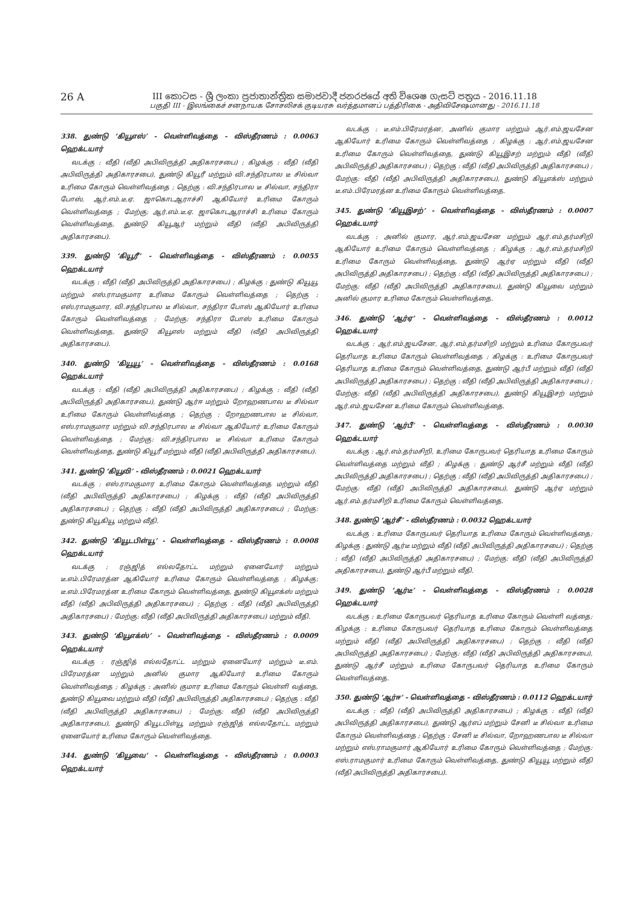26 A
III කොටස - ශ්‍රී ලංකා ප්‍රජාතාන්ත්‍රික සමාජවාදී ජනරජයේ අති විශෙෂ ගැසට් පත්‍රය - 2016.11.18
பகுதி III - இலங்கைச் சனநாயக சோசலிசக் குடியரசு வர்த்தமானப் பத்திரிகை - அதிவிசேஷமானது - 2016.11.18
338. துண்டு ‘கியூஎஸ்’ - வெள்ளிவத்தை - விஸ்தீரணம் : 0.0063 ஹெக்டயார்
வடக்கு : வீதி (வீதி அபிவிருத்தி அதிகாரசபை) ; கிழக்கு : வீதி (வீதி அபிவிருத்தி அதிகாரசபை), துண்டு கியூரீ மற்றும் வி.சந்திரபால டீ சில்வா உரிமை கோரும் வெள்ளிவத்தை ; தெற்கு : வி.சந்திரபால டீ சில்வா, சந்திரா போஸ், ஆர்.எம்.டீ.ஏ. ஜாகொடஆராச்சி ஆகியோர் உரிமை கோரும் வெள்ளிவத்தை ; மேற்கு: ஆர்.எம்.டீ.ஏ. ஜாகொடஆராச்சி உரிமை கோரும் வெள்ளிவத்தை, துண்டு கியூஆர் மற்றும் வீதி (வீதி அபிவிருத்தி அதிகாரசபை).
339. துண்டு ‘கியூரீ’ - வெள்ளிவத்தை - விஸ்தீரணம் : 0.0055 ஹெக்டயார்
வடக்கு : வீதி (வீதி அபிவிருத்தி அதிகாரசபை) ; கிழக்கு : துண்டு கியூயூ மற்றும் எஸ்.ராமகுமார உரிமை கோரும் வெள்ளிவத்தை ; தெற்கு : எஸ்.ராமகுமார, வி.சந்திரபால டீ சில்வா, சந்திரா போஸ் ஆகியோர் உரிமை கோரும் வெள்ளிவத்தை ; மேற்கு: சந்திரா போஸ் உரிமை கோரும் வெள்ளிவத்தை, துண்டு கியூஎஸ் மற்றும் வீதி (வீதி அபிவிருத்தி அதிகாரசபை).
340. துண்டு ‘கியூயூ’ - வெள்ளிவத்தை - விஸ்தீரணம் : 0.0168 ஹெக்டயார்
வடக்கு : வீதி (வீதி அபிவிருத்தி அதிகாரசபை) ; கிழக்கு : வீதி (வீதி அபிவிருத்தி அதிகாரசபை), துண்டு ஆர்ஈ மற்றும் றோஹணபால டீ சில்வா உரிமை கோரும் வெள்ளிவத்தை ; தெற்கு : றோஹணபால டீ சில்வா, எஸ்.ராமகுமார மற்றும் வி.சந்திரபால டீ சில்வா ஆகியோர் உரிமை கோரும் வெள்ளிவத்தை ; மேற்கு: வி.சந்திரபால டீ சில்வா உரிமை கோரும் வெள்ளிவத்தை, துண்டு கியூரீ மற்றும் வீதி (வீதி அபிவிருத்தி அதிகாரசபை).
341. துண்டு ‘கியூவி’ - விஸ்தீரணம் : 0.0021 ஹெக்டயார்
வடக்கு : எஸ்.ராமகுமார உரிமை கோரும் வெள்ளிவத்தை மற்றும் வீதி (வீதி அபிவிருத்தி அதிகாரசபை) ; கிழக்கு : வீதி (வீதி அபிவிருத்தி அதிகாரசபை) ; தெற்கு : வீதி (வீதி அபிவிருத்தி அதிகாரசபை) ; மேற்கு: துண்டு கியூகியூ மற்றும் வீதி.
342. துண்டு ‘கியூடபிள்யூ’ - வெள்ளிவத்தை - விஸ்தீரணம் : 0.0008 ஹெக்டயார்
வடக்கு : ரஞ்ஜித் எல்லதோட்ட மற்றும் ஏனையோர் மற்றும் டீ.எம்.பிரேமரத்ன ஆகியோர் உரிமை கோரும் வெள்ளிவத்தை ; கிழக்கு: டீ.எம்.பிரேமரத்ன உரிமை கோரும் வெள்ளிவத்தை, துண்டு கியூஎக்ஸ் மற்றும் வீதி (வீதி அபிவிருத்தி அதிகாரசபை) ; தெற்கு : வீதி (வீதி அபிவிருத்தி அதிகாரசபை) ; மேற்கு: வீதி (வீதி அபிவிருத்தி அதிகாரசபை) மற்றும் வீதி.
343. துண்டு ‘கியூஎக்ஸ்’ - வெள்ளிவத்தை - விஸ்தீரணம் : 0.0009 ஹெக்டயார்
வடக்கு : ரஞ்ஜித் எல்லதோட்ட மற்றும் ஏனையோர் மற்றும் டீ.எம். பிரேமரத்ன மற்றும் அனில் குமார ஆகியோர் உரிமை கோரும் வெள்ளிவத்தை ; கிழக்கு : அனில் குமார உரிமை கோரும் வெள்ளி வத்தை, துண்டு கியூவை மற்றும் வீதி (வீதி அபிவிருத்தி அதிகாரசபை) ; தெற்கு : வீதி (வீதி அபிவிருத்தி அதிகாரசபை) ; மேற்கு: வீதி (வீதி அபிவிருத்தி அதிகாரசபை), துண்டு கியூடபிள்யூ மற்றும் ரஞ்ஜித் எல்லதோட்ட மற்றும் ஏனையோர் உரிமை கோரும் வெள்ளிவத்தை.
344. துண்டு ‘கியூவை’ - வெள்ளிவத்தை - விஸ்தீரணம் : 0.0003 ஹெக்டயார்
வடக்கு : டீ.எம்.பிரேமரத்ன, அனில் குமார மற்றும் ஆர்.எம்.ஜயசேன ஆகியோர் உரிமை கோரும் வெள்ளிவத்தை ; கிழக்கு : ஆர்.எம்.ஜயசேன உரிமை கோரும் வெள்ளிவத்தை, துண்டு கியூஇசற் மற்றும் வீதி (வீதி அபிவிருத்தி அதிகாரசபை) ; தெற்கு : வீதி (வீதி அபிவிருத்தி அதிகாரசபை) ; மேற்கு: வீதி (வீதி அபிவிருத்தி அதிகாரசபை), துண்டு கியூஎக்ஸ் மற்றும் டீ.எம்.பிரேமரத்ன உரிமை கோரும் வெள்ளிவத்தை.
345. துண்டு ‘கியூஇசற்’ - வெள்ளிவத்தை - விஸ்தீரணம் : 0.0007 ஹெக்டயார்
வடக்கு : அனில் குமார, ஆர்.எம்.ஜயசேன மற்றும் ஆர்.எம்.தர்மசிறி ஆகியோர் உரிமை கோரும் வெள்ளிவத்தை ; கிழக்கு : ஆர்.எம்.தர்மசிறி உரிமை கோரும் வெள்ளிவத்தை, துண்டு ஆர்ஏ மற்றும் வீதி (வீதி அபிவிருத்தி அதிகாரசபை) ; தெற்கு : வீதி (வீதி அபிவிருத்தி அதிகாரசபை) ; மேற்கு: வீதி (வீதி அபிவிருத்தி அதிகாரசபை), துண்டு கியூவை மற்றும் அனில் குமார உரிமை கோரும் வெள்ளிவத்தை.
346. துண்டு ‘ஆர்ஏ’ - வெள்ளிவத்தை - விஸ்தீரணம் : 0.0012 ஹெக்டயார்
வடக்கு : ஆர்.எம்.ஜயசேன, ஆர்.எம்.தர்மசிறி மற்றும் உரிமை கோருபவர் தெரியாத உரிமை கோரும் வெள்ளிவத்தை ; கிழக்கு : உரிமை கோருபவர் தெரியாத உரிமை கோரும் வெள்ளிவத்தை, துண்டு ஆர்பீ மற்றும் வீதி (வீதி அபிவிருத்தி அதிகாரசபை) ; தெற்கு : வீதி (வீதி அபிவிருத்தி அதிகாரசபை) ; மேற்கு: வீதி (வீதி அபிவிருத்தி அதிகாரசபை), துண்டு கியூஇசற் மற்றும் ஆர்.எம்.ஜயசேன உரிமை கோரும் வெள்ளிவத்தை.
347. துண்டு ‘ஆர்பீ’ - வெள்ளிவத்தை - விஸ்தீரணம் : 0.0030 ஹெக்டயார்
வடக்கு : ஆர்.எம்.தர்மசிறி, உரிமை கோருபவர் தெரியாத உரிமை கோரும் வெள்ளிவத்தை மற்றும் வீதி ; கிழக்கு : துண்டு ஆர்சீ மற்றும் வீதி (வீதி அபிவிருத்தி அதிகாரசபை) ; தெற்கு : வீதி (வீதி அபிவிருத்தி அதிகாரசபை) ; மேற்கு: வீதி (வீதி அபிவிருத்தி அதிகாரசபை), துண்டு ஆர்ஏ மற்றும் ஆர்.எம்.தர்மசிறி உரிமை கோரும் வெள்ளிவத்தை.
348. துண்டு ‘ஆர்சீ’ - விஸ்தீரணம் : 0.0032 ஹெக்டயார்
வடக்கு : உரிமை கோருபவர் தெரியாத உரிமை கோரும் வெள்ளிவத்தை; கிழக்கு : துண்டு ஆர்டீ மற்றும் வீதி (வீதி அபிவிருத்தி அதிகாரசபை) ; தெற்கு : வீதி (வீதி அபிவிருத்தி அதிகாரசபை) ; மேற்கு: வீதி (வீதி அபிவிருத்தி அதிகாரசபை), துண்டு ஆர்பீ மற்றும் வீதி.
349. துண்டு ‘ஆர்டீ’ - வெள்ளிவத்தை - விஸ்தீரணம் : 0.0028 ஹெக்டயார்
வடக்கு : உரிமை கோருபவர் தெரியாத உரிமை கோரும் வெள்ளி வத்தை; கிழக்கு : உரிமை கோருபவர் தெரியாத உரிமை கோரும் வெள்ளிவத்தை மற்றும் வீதி (வீதி அபிவிருத்தி அதிகாரசபை) ; தெற்கு : வீதி (வீதி அபிவிருத்தி அதிகாரசபை) ; மேற்கு: வீதி (வீதி அபிவிருத்தி அதிகாரசபை), துண்டு ஆர்சீ மற்றும் உரிமை கோருபவர் தெரியாத உரிமை கோரும் வெள்ளிவத்தை.
350. துண்டு ‘ஆர்ஈ’ - வெள்ளிவத்தை - விஸ்தீரணம் : 0.0112 ஹெக்டயார்
வடக்கு : வீதி (வீதி அபிவிருத்தி அதிகாரசபை) ; கிழக்கு : வீதி (வீதி அபிவிருத்தி அதிகாரசபை), துண்டு ஆர்எப் மற்றும் சேனி டீ சில்வா உரிமை கோரும் வெள்ளிவத்தை ; தெற்கு : சேனி டீ சில்வா, றோஹணபால டீ சில்வா மற்றும் எஸ்.ராமகுமார் ஆகியோர் உரிமை கோரும் வெள்ளிவத்தை ; மேற்கு: எஸ்.ராமகுமார் உரிமை கோரும் வெள்ளிவத்தை, துண்டு கியூயூ மற்றும் வீதி (வீதி அபிவிருத்தி அதிகாரசபை).